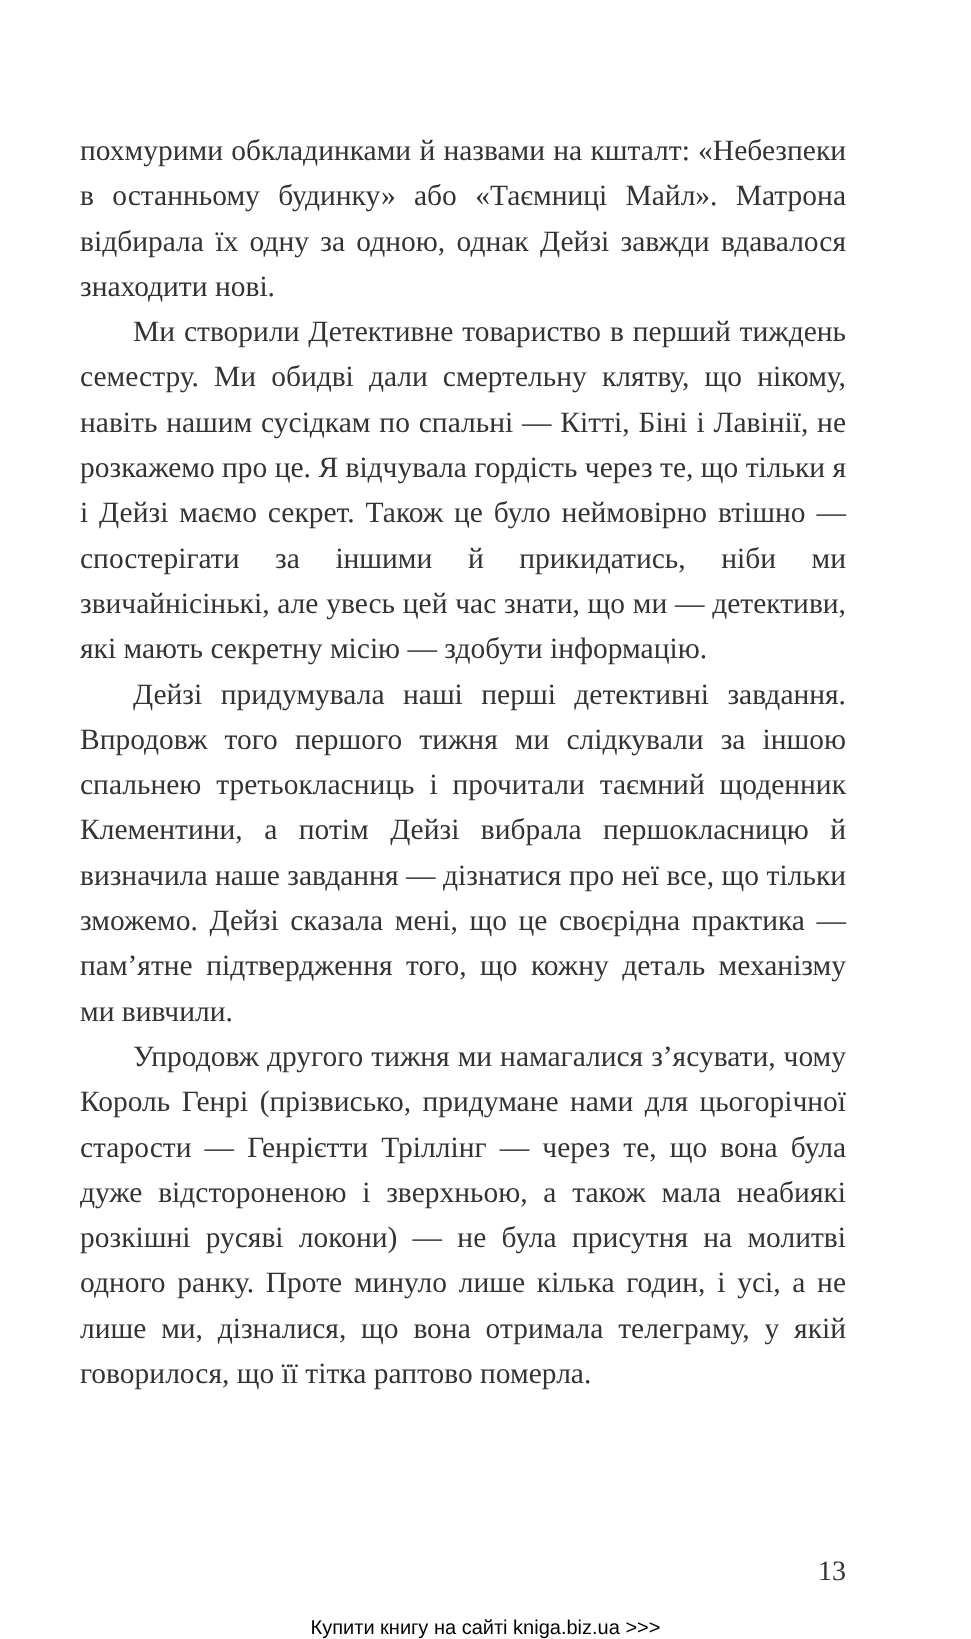похмурими обкладинками й назвами на кшталт: «Небезпеки в останньому будинку» або «Таємниці Майл». Матрона відбирала їх одну за одною, однак Дейзі завжди вдавалося знаходити нові.
Ми створили Детективне товариство в перший тиждень семестру. Ми обидві дали смертельну клятву, що нікому, навіть нашим сусідкам по спальні — Кітті, Біні і Лавінії, не розкажемо про це. Я відчувала гордість через те, що тільки я і Дейзі маємо секрет. Також це було неймовірно втішно — спостерігати за іншими й прикидатись, ніби ми звичайнісінькі, але увесь цей час знати, що ми — детективи, які мають секретну місію — здобути інформацію.
Дейзі придумувала наші перші детективні завдання. Впродовж того першого тижня ми слідкували за іншою спальнею третьокласниць і прочитали таємний щоденник Клементини, а потім Дейзі вибрала першокласницю й визначила наше завдання — дізнатися про неї все, що тільки зможемо. Дейзі сказала мені, що це своєрідна практика — пам’ятне підтвердження того, що кожну деталь механізму ми вивчили.
Упродовж другого тижня ми намагалися з’ясувати, чому Король Генрі (прізвисько, придумане нами для цьогорічної старости — Генрієтти Тріллінг — через те, що вона була дуже відстороненою і зверхньою, а також мала неабиякі розкішні русяві локони) — не була присутня на молитві одного ранку. Проте минуло лише кілька годин, і усі, а не лише ми, дізналися, що вона отримала телеграму, у якій говорилося, що її тітка раптово померла.
13
Купити книгу на сайті kniga.biz.ua >>>